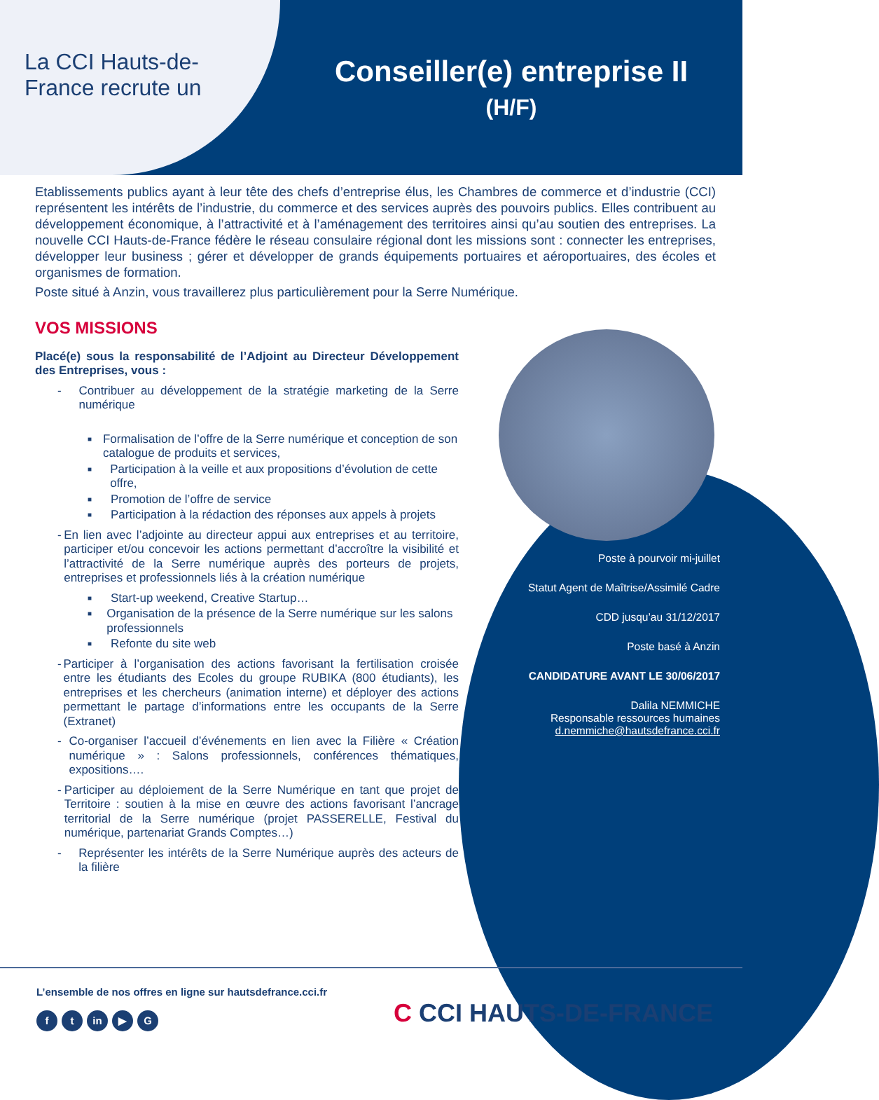La CCI Hauts-de-
France recrute un
Conseiller(e) entreprise II
(H/F)
Etablissements publics ayant à leur tête des chefs d’entreprise élus, les Chambres de commerce et d’industrie (CCI) représentent les intérêts de l’industrie, du commerce et des services auprès des pouvoirs publics. Elles contribuent au développement économique, à l’attractivité et à l’aménagement des territoires ainsi qu’au soutien des entreprises. La nouvelle CCI Hauts-de-France fédère le réseau consulaire régional dont les missions sont : connecter les entreprises, développer leur business ; gérer et développer de grands équipements portuaires et aéroportuaires, des écoles et organismes de formation.
Poste situé à Anzin, vous travaillerez plus particulièrement pour la Serre Numérique.
VOS MISSIONS
Placé(e) sous la responsabilité de l’Adjoint au Directeur Développement des Entreprises, vous :
- Contribuer au développement de la stratégie marketing de la Serre numérique
■ Formalisation de l’offre de la Serre numérique et conception de son catalogue de produits et services,
■ Participation à la veille et aux propositions d’évolution de cette offre,
■ Promotion de l’offre de service
■ Participation à la rédaction des réponses aux appels à projets
- En lien avec l’adjointe au directeur appui aux entreprises et au territoire, participer et/ou concevoir les actions permettant d’accroître la visibilité et l’attractivité de la Serre numérique auprès des porteurs de projets, entreprises et professionnels liés à la création numérique
■ Start-up weekend, Creative Startup…
■ Organisation de la présence de la Serre numérique sur les salons professionnels
■ Refonte du site web
- Participer à l’organisation des actions favorisant la fertilisation croisée entre les étudiants des Ecoles du groupe RUBIKA (800 étudiants), les entreprises et les chercheurs (animation interne) et déployer des actions permettant le partage d’informations entre les occupants de la Serre (Extranet)
- Co-organiser l’accueil d’événements en lien avec la Filière « Création numérique » : Salons professionnels, conférences thématiques, expositions….
- Participer au déploiement de la Serre Numérique en tant que projet de Territoire : soutien à la mise en œuvre des actions favorisant l’ancrage territorial de la Serre numérique (projet PASSERELLE, Festival du numérique, partenariat Grands Comptes…)
- Représenter les intérêts de la Serre Numérique auprès des acteurs de la filière
Poste à pourvoir mi-juillet
Statut Agent de Maîtrise/Assimilé Cadre
CDD jusqu’au 31/12/2017
Poste basé à Anzin
CANDIDATURE AVANT LE 30/06/2017
Dalila NEMMICHE
Responsable ressources humaines
d.nemmiche@hautsdefrance.cci.fr
L’ensemble de nos offres en ligne sur hautsdefrance.cci.fr
f t in ▶ G
C CCI HAUTS-DE-FRANCE